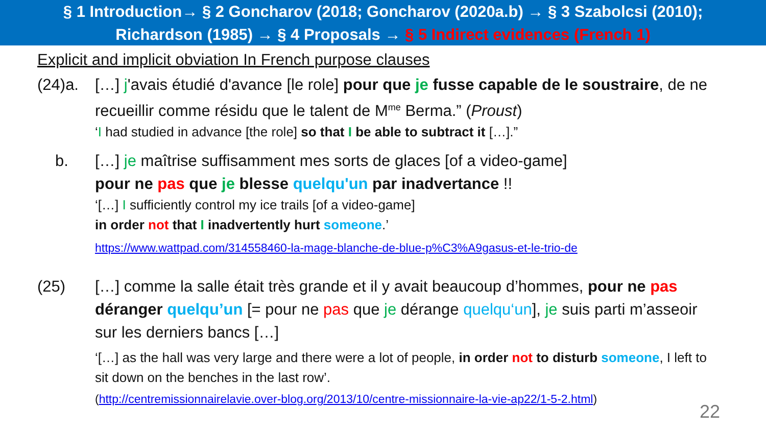§ 1 Introduction→ § 2 Goncharov (2018; Goncharov (2020a.b) → § 3 Szabolcsi (2010);
Richardson (1985) → § 4 Proposals → § 5 Indirect evidences (French 1)
Explicit and implicit obviation In French purpose clauses
(24)a. […] j'avais étudié d'avance [le role] pour que je fusse capable de le soustraire, de ne recueillir comme résidu que le talent de M<sup>me</sup> Berma.” (Proust)
‘I had studied in advance [the role] so that I be able to subtract it […].”
b. […] je maîtrise suffisamment mes sorts de glaces [of a video-game]
pour ne pas que je blesse quelqu'un par inadvertance !!
‘[…] I sufficiently control my ice trails [of a video-game]
in order not that I inadvertently hurt someone.’
https://www.wattpad.com/314558460-la-mage-blanche-de-blue-p%C3%A9gasus-et-le-trio-de
(25) […] comme la salle était très grande et il y avait beaucoup d’hommes, pour ne pas déranger quelqu’un [= pour ne pas que je dérange quelqu‘un], je suis parti m’asseoir sur les derniers bancs […]
‘[…] as the hall was very large and there were a lot of people, in order not to disturb someone, I left to sit down on the benches in the last row’.
(http://centremissionnairelavie.over-blog.org/2013/10/centre-missionnaire-la-vie-ap22/1-5-2.html)
22